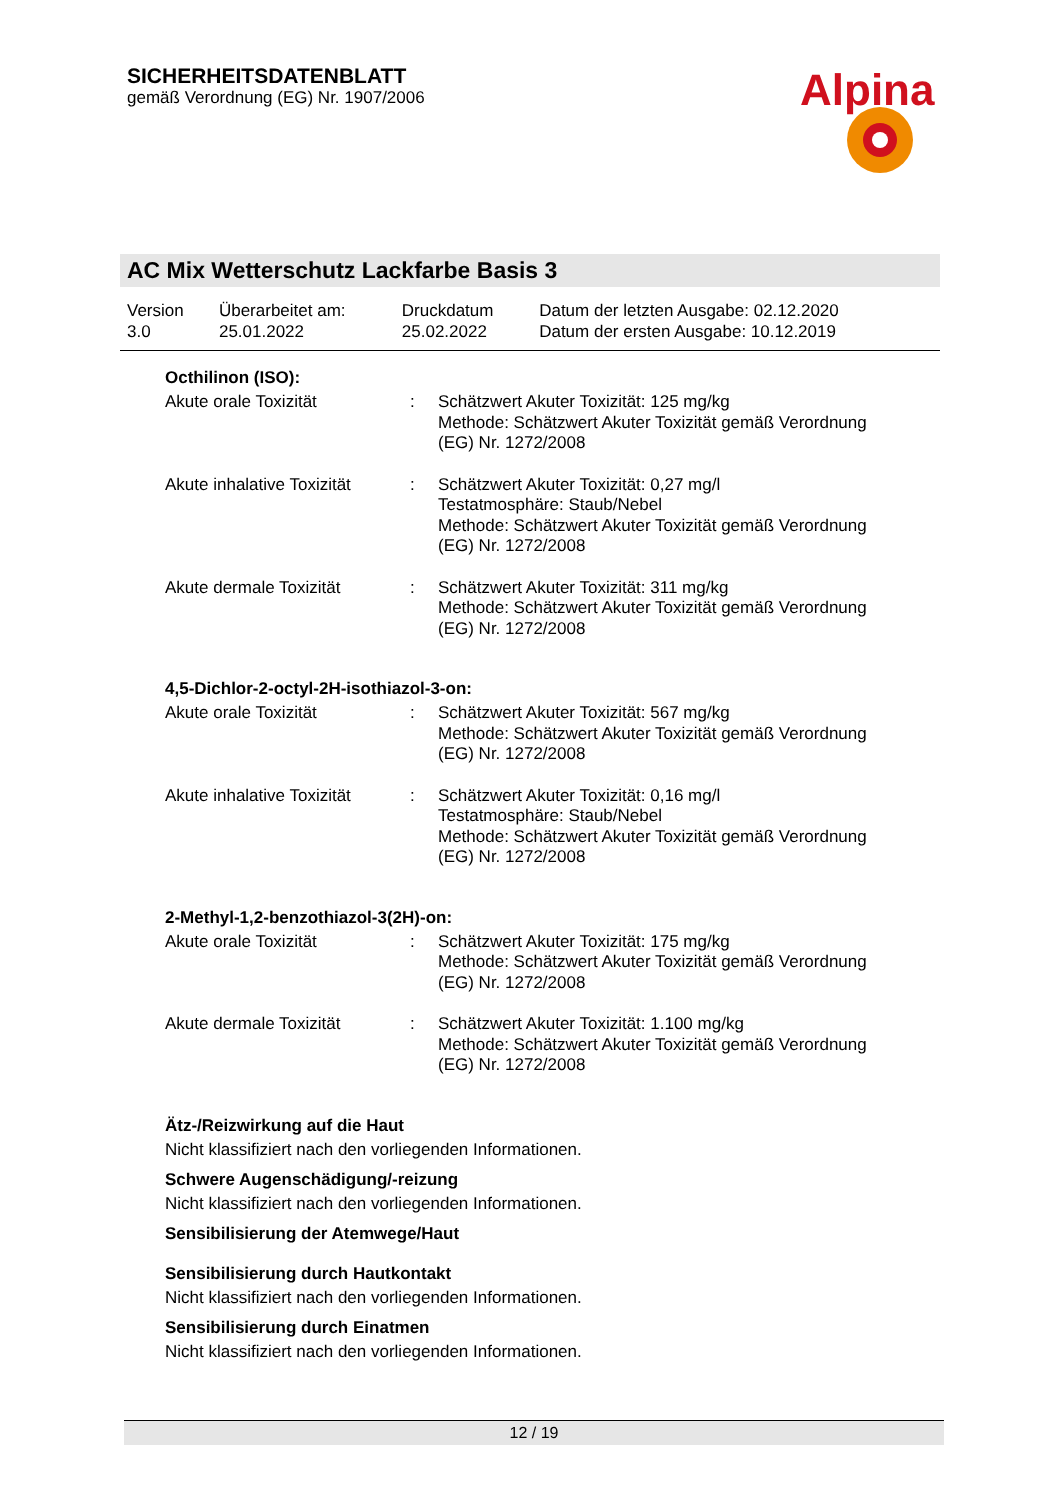SICHERHEITSDATENBLATT
gemäß Verordnung (EG) Nr. 1907/2006
Alpina
AC Mix Wetterschutz Lackfarbe Basis 3
| Version 3.0 | Überarbeitet am: 25.01.2022 | Druckdatum 25.02.2022 | Datum der letzten Ausgabe: 02.12.2020 Datum der ersten Ausgabe: 10.12.2019 |
Octhilinon (ISO):
| Akute orale Toxizität | : | Schätzwert Akuter Toxizität: 125 mg/kg Methode: Schätzwert Akuter Toxizität gemäß Verordnung (EG) Nr. 1272/2008 |
| Akute inhalative Toxizität | : | Schätzwert Akuter Toxizität: 0,27 mg/l Testatmosphäre: Staub/Nebel Methode: Schätzwert Akuter Toxizität gemäß Verordnung (EG) Nr. 1272/2008 |
| Akute dermale Toxizität | : | Schätzwert Akuter Toxizität: 311 mg/kg Methode: Schätzwert Akuter Toxizität gemäß Verordnung (EG) Nr. 1272/2008 |
4,5-Dichlor-2-octyl-2H-isothiazol-3-on:
| Akute orale Toxizität | : | Schätzwert Akuter Toxizität: 567 mg/kg Methode: Schätzwert Akuter Toxizität gemäß Verordnung (EG) Nr. 1272/2008 |
| Akute inhalative Toxizität | : | Schätzwert Akuter Toxizität: 0,16 mg/l Testatmosphäre: Staub/Nebel Methode: Schätzwert Akuter Toxizität gemäß Verordnung (EG) Nr. 1272/2008 |
2-Methyl-1,2-benzothiazol-3(2H)-on:
| Akute orale Toxizität | : | Schätzwert Akuter Toxizität: 175 mg/kg Methode: Schätzwert Akuter Toxizität gemäß Verordnung (EG) Nr. 1272/2008 |
| Akute dermale Toxizität | : | Schätzwert Akuter Toxizität: 1.100 mg/kg Methode: Schätzwert Akuter Toxizität gemäß Verordnung (EG) Nr. 1272/2008 |
Ätz-/Reizwirkung auf die Haut
Nicht klassifiziert nach den vorliegenden Informationen.
Schwere Augenschädigung/-reizung
Nicht klassifiziert nach den vorliegenden Informationen.
Sensibilisierung der Atemwege/Haut
Sensibilisierung durch Hautkontakt
Nicht klassifiziert nach den vorliegenden Informationen.
Sensibilisierung durch Einatmen
Nicht klassifiziert nach den vorliegenden Informationen.
12 / 19